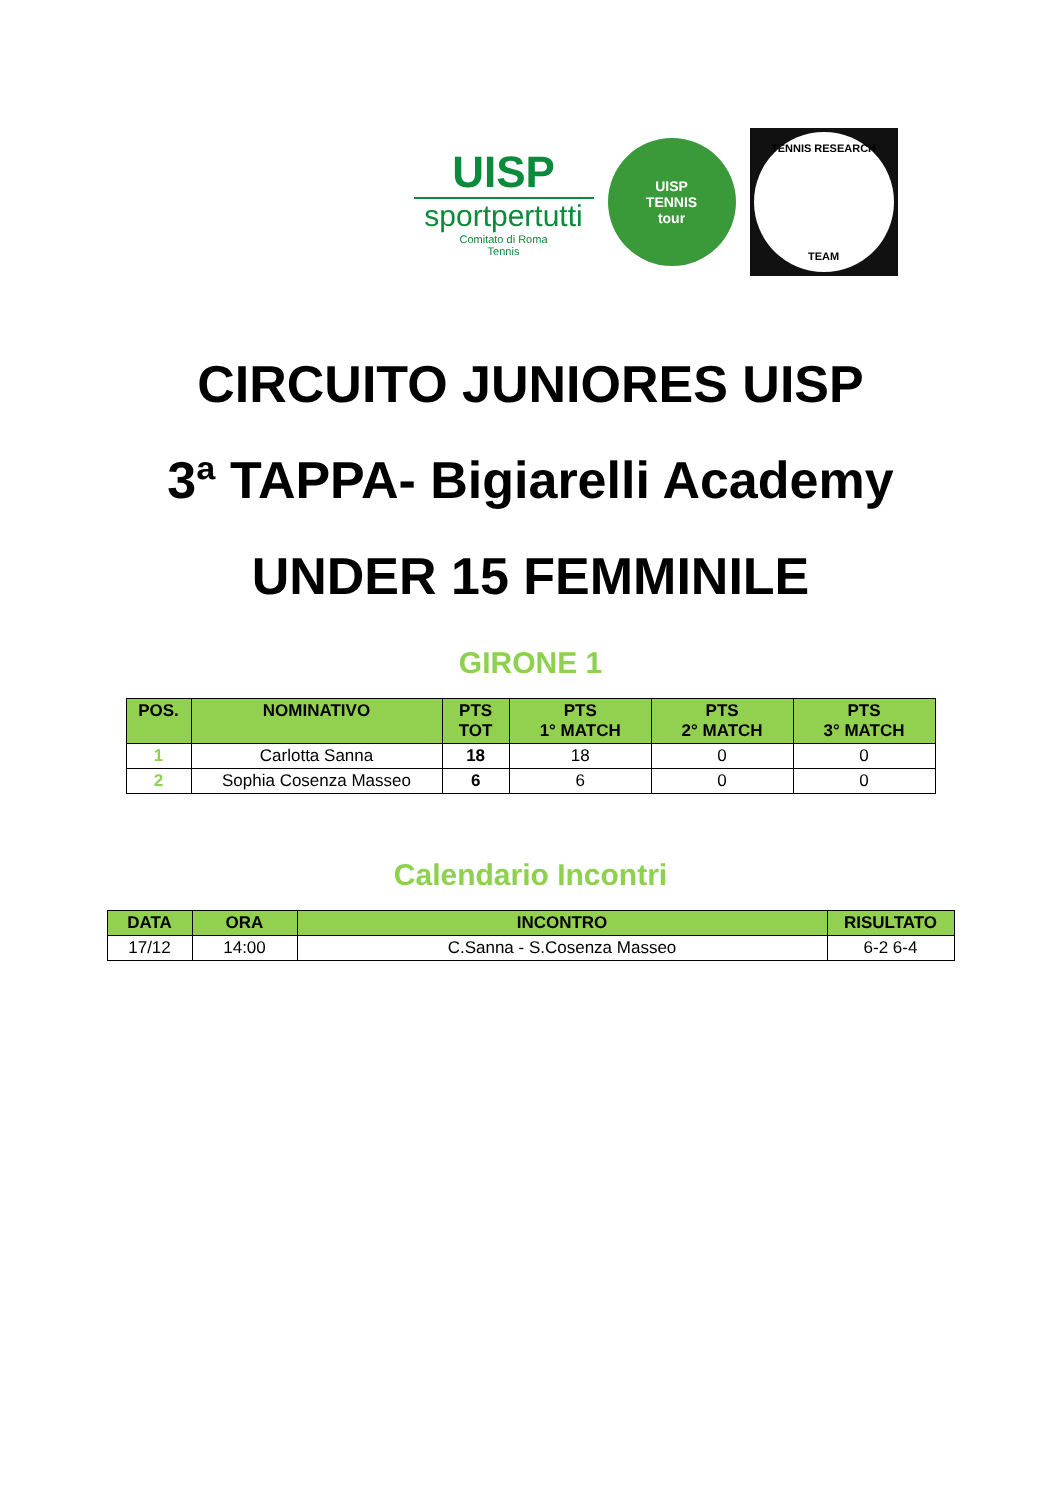UISP
sportpertutti
Comitato di Roma
Tennis
UISP
TENNIS
tour
TENNIS RESEARCH
TEAM
CIRCUITO JUNIORES UISP
3ª TAPPA- Bigiarelli Academy
UNDER 15 FEMMINILE
GIRONE 1
| POS. | NOMINATIVO | PTS TOT | PTS 1° MATCH | PTS 2° MATCH | PTS 3° MATCH |
| --- | --- | --- | --- | --- | --- |
| 1 | Carlotta Sanna | 18 | 18 | 0 | 0 |
| 2 | Sophia Cosenza Masseo | 6 | 6 | 0 | 0 |
Calendario Incontri
| DATA | ORA | INCONTRO | RISULTATO |
| --- | --- | --- | --- |
| 17/12 | 14:00 | C.Sanna - S.Cosenza Masseo | 6-2 6-4 |